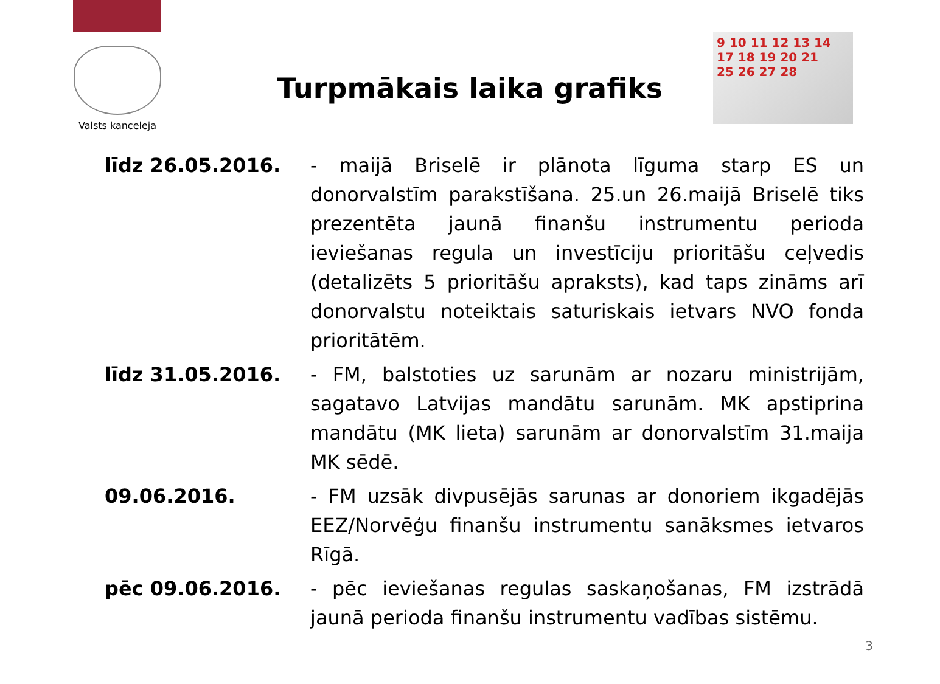Valsts kanceleja
9 10 11 12 13 14
17 18 19 20 21
25 26 27 28
Turpmākais laika grafiks
līdz 26.05.2016. - maijā Briselē ir plānota līguma starp ES un donorvalstīm parakstīšana. 25.un 26.maijā Briselē tiks prezentēta jaunā finanšu instrumentu perioda ieviešanas regula un investīciju prioritāšu ceļvedis (detalizēts 5 prioritāšu apraksts), kad taps zināms arī donorvalstu noteiktais saturiskais ietvars NVO fonda prioritātēm.
līdz 31.05.2016. - FM, balstoties uz sarunām ar nozaru ministrijām, sagatavo Latvijas mandātu sarunām. MK apstiprina mandātu (MK lieta) sarunām ar donorvalstīm 31.maija MK sēdē.
09.06.2016. - FM uzsāk divpusējās sarunas ar donoriem ikgadējās EEZ/Norvēģu finanšu instrumentu sanāksmes ietvaros Rīgā.
pēc 09.06.2016. - pēc ieviešanas regulas saskaņošanas, FM izstrādā jaunā perioda finanšu instrumentu vadības sistēmu.
3